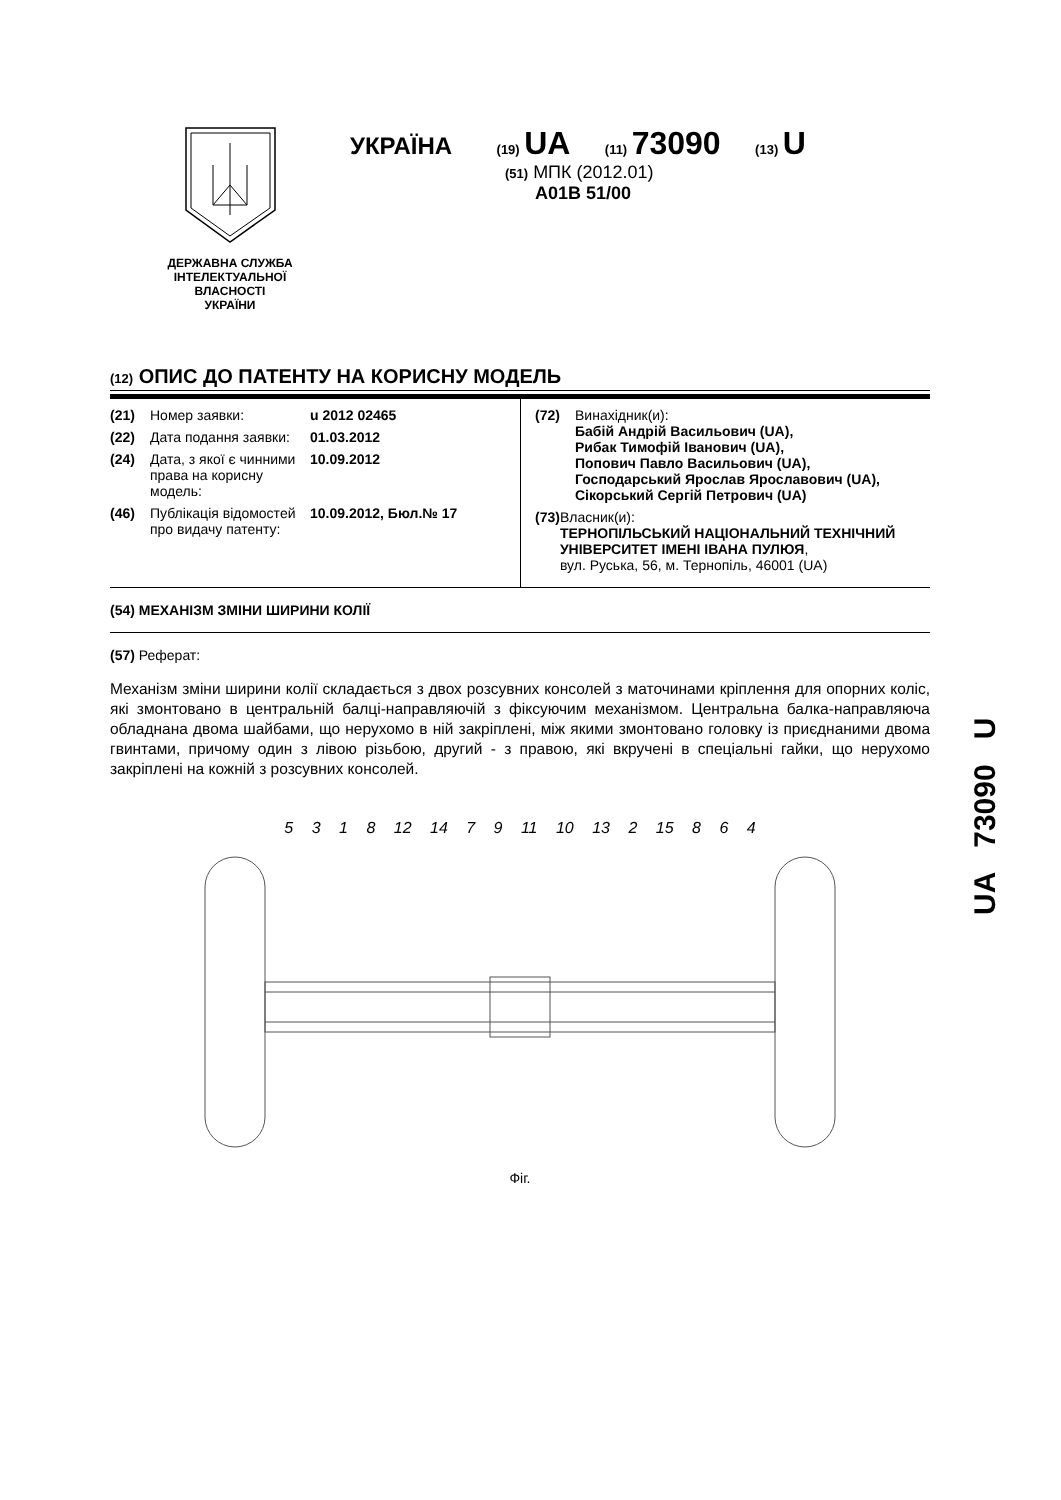ДЕРЖАВНА СЛУЖБА
ІНТЕЛЕКТУАЛЬНОЇ
ВЛАСНОСТІ
УКРАЇНИ
УКРАЇНА (19) UA (11) 73090 (13) U
(51) МПК (2012.01)
A01B 51/00
UA 73090 U
(12) ОПИС ДО ПАТЕНТУ НА КОРИСНУ МОДЕЛЬ
(21) Номер заявки: u 2012 02465
(22) Дата подання заявки: 01.03.2012
(24) Дата, з якої є чинними права на корисну модель: 10.09.2012
(46) Публікація відомостей про видачу патенту: 10.09.2012, Бюл.№ 17
(72) Винахідник(и):
Бабій Андрій Васильович (UA),
Рибак Тимофій Іванович (UA),
Попович Павло Васильович (UA),
Господарський Ярослав Ярославович (UA),
Сікорський Сергій Петрович (UA)
(73) Власник(и):
ТЕРНОПІЛЬСЬКИЙ НАЦІОНАЛЬНИЙ ТЕХНІЧНИЙ УНІВЕРСИТЕТ ІМЕНІ ІВАНА ПУЛЮЯ,
вул. Руська, 56, м. Тернопіль, 46001 (UA)
(54) МЕХАНІЗМ ЗМІНИ ШИРИНИ КОЛІЇ
(57) Реферат:
Механізм зміни ширини колії складається з двох розсувних консолей з маточинами кріплення для опорних коліс, які змонтовано в центральній балці-направляючій з фіксуючим механізмом. Центральна балка-направляюча обладнана двома шайбами, що нерухомо в ній закріплені, між якими змонтовано головку із приєднаними двома гвинтами, причому один з лівою різьбою, другий - з правою, які вкручені в спеціальні гайки, що нерухомо закріплені на кожній з розсувних консолей.
5 3 1 8 12 14 7 9 11 10 13 2 15 8 6 4
Фіг.